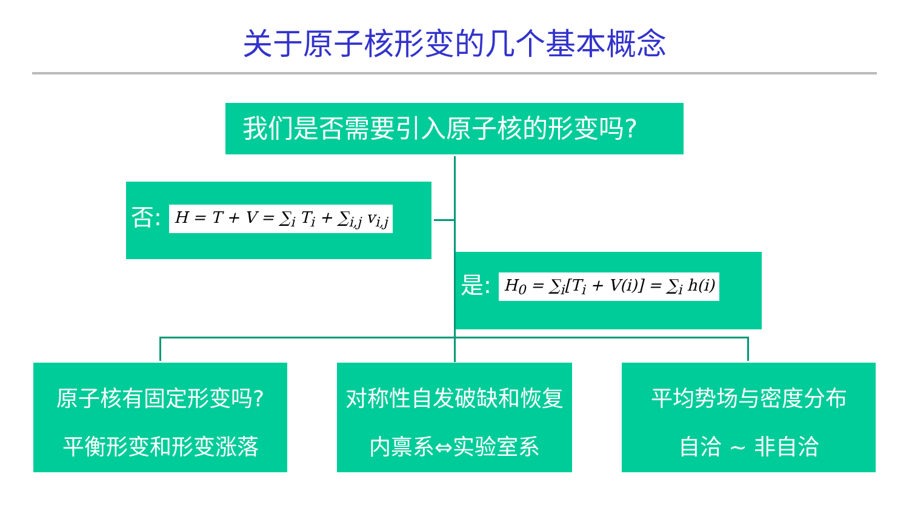关于原子核形变的几个基本概念
我们是否需要引入原子核的形变吗?
否: H = T + V = ∑<sub>i</sub> T<sub>i</sub> + ∑<sub>i,j</sub> v<sub>i,j</sub>
是: H<sub>0</sub> = ∑<sub>i</sub>[T<sub>i</sub> + V(i)] = ∑<sub>i</sub> h(i)
原子核有固定形变吗?
平衡形变和形变涨落
对称性自发破缺和恢复
内禀系⇔实验室系
平均势场与密度分布
自洽 ~ 非自洽